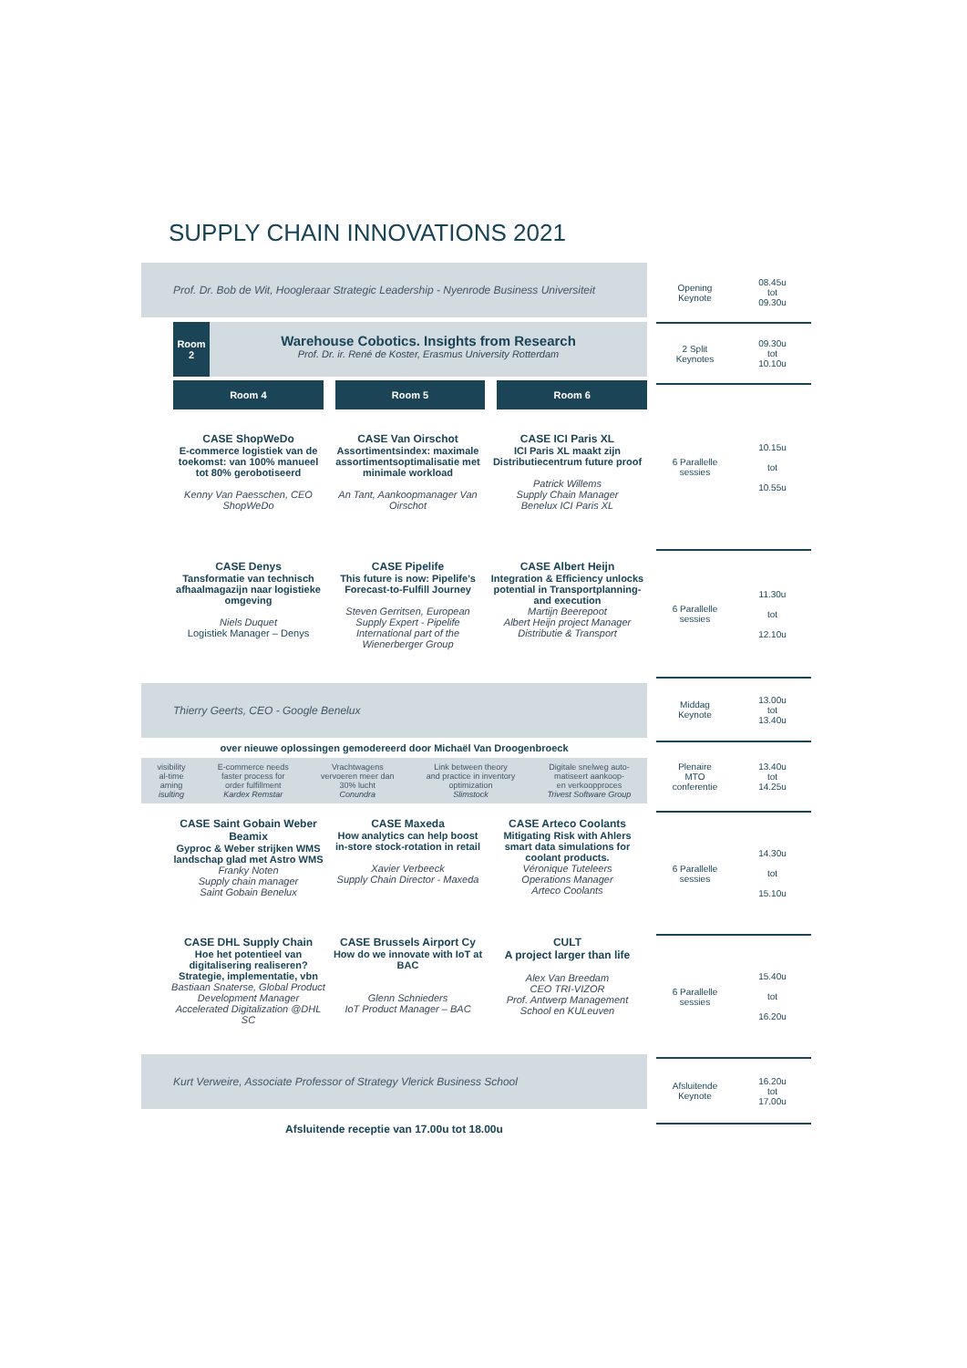SUPPLY CHAIN INNOVATIONS 2021
Prof. Dr. Bob de Wit, Hoogleraar Strategic Leadership - Nyenrode Business Universiteit
Room 2
Warehouse Cobotics. Insights from Research
Prof. Dr. ir. René de Koster, Erasmus University Rotterdam
Room 4 Room 5 Room 6
CASE ShopWeDo
E-commerce logistiek van de toekomst: van 100% manueel tot 80% gerobotiseerd
Kenny Van Paesschen, CEO ShopWeDo
CASE Van Oirschot
Assortimentsindex: maximale assortimentsoptimalisatie met minimale workload
An Tant, Aankoopmanager Van Oirschot
CASE ICI Paris XL
ICI Paris XL maakt zijn Distributiecentrum future proof
Patrick Willems
Supply Chain Manager
Benelux ICI Paris XL
CASE Denys
Tansformatie van technisch afhaalmagazijn naar logistieke omgeving
Niels Duquet
Logistiek Manager – Denys
CASE Pipelife
This future is now: Pipelife’s Forecast-to-Fulfill Journey
Steven Gerritsen, European Supply Expert - Pipelife International part of the Wienerberger Group
CASE Albert Heijn
Integration & Efficiency unlocks potential in Transportplanning- and execution
Martijn Beerepoot
Albert Heijn project Manager
Distributie & Transport
Thierry Geerts, CEO - Google Benelux
over nieuwe oplossingen gemodereerd door Michaël Van Droogenbroeck
visibility
al-time
aming
isulting E-commerce needs
faster process for
order fulfillment
Kardex Remstar Vrachtwagens
vervoeren meer dan
30% lucht
Conundra Link between theory
and practice in inventory
optimization
Slimstock Digitale snelweg auto-
matiseert aankoop-
en verkoopproces
Trivest Software Group
CASE Saint Gobain Weber Beamix
Gyproc & Weber strijken WMS landschap glad met Astro WMS
Franky Noten
Supply chain manager
Saint Gobain Benelux
CASE Maxeda
How analytics can help boost in-store stock-rotation in retail
Xavier Verbeeck
Supply Chain Director - Maxeda
CASE Arteco Coolants
Mitigating Risk with Ahlers smart data simulations for coolant products.
Véronique Tuteleers
Operations Manager
Arteco Coolants
CASE DHL Supply Chain
Hoe het potentieel van digitalisering realiseren? Strategie, implementatie, vbn
Bastiaan Snaterse, Global Product Development Manager Accelerated Digitalization @DHL SC
CASE Brussels Airport Cy
How do we innovate with IoT at BAC
Glenn Schnieders
IoT Product Manager – BAC
CULT
A project larger than life
Alex Van Breedam
CEO TRI-VIZOR
Prof. Antwerp Management School en KULeuven
Kurt Verweire, Associate Professor of Strategy Vlerick Business School
Afsluitende receptie van 17.00u tot 18.00u
Opening
Keynote
08.45u
tot
09.30u
2 Split
Keynotes
09.30u
tot
10.10u
6 Parallelle
sessies
10.15u
tot
10.55u
6 Parallelle
sessies
11.30u
tot
12.10u
Middag
Keynote
13.00u
tot
13.40u
Plenaire
MTO
conferentie
13.40u
tot
14.25u
6 Parallelle
sessies
14.30u
tot
15.10u
6 Parallelle
sessies
15.40u
tot
16.20u
Afsluitende
Keynote
16.20u
tot
17.00u